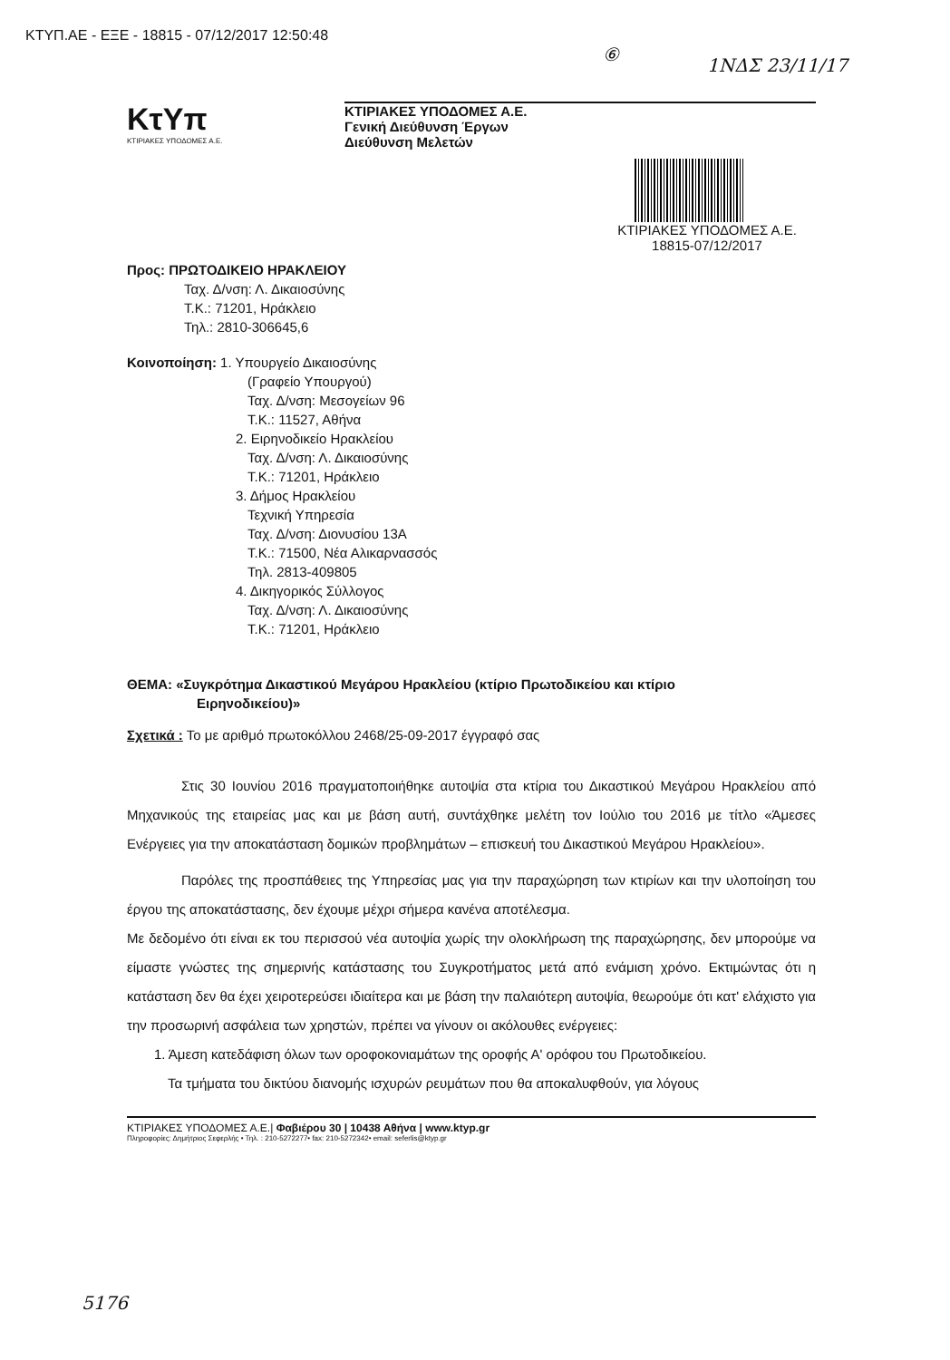ΚΤΥΠ.ΑΕ - ΕΞΕ - 18815 - 07/12/2017 12:50:48
⑥
1ΝΔΣ 23/11/17
ΚτΥπ
ΚΤΙΡΙΑΚΕΣ ΥΠΟΔΟΜΕΣ Α.Ε.
ΚΤΙΡΙΑΚΕΣ ΥΠΟΔΟΜΕΣ Α.Ε.
Γενική Διεύθυνση Έργων
Διεύθυνση Μελετών
ΚΤΙΡΙΑΚΕΣ ΥΠΟΔΟΜΕΣ Α.Ε.
18815-07/12/2017
Προς: ΠΡΩΤΟΔΙΚΕΙΟ ΗΡΑΚΛΕΙΟΥ
Ταχ. Δ/νση: Λ. Δικαιοσύνης
Τ.Κ.: 71201, Ηράκλειο
Τηλ.: 2810-306645,6
Κοινοποίηση: 1. Υπουργείο Δικαιοσύνης
(Γραφείο Υπουργού)
Ταχ. Δ/νση: Μεσογείων 96
Τ.Κ.: 11527, Αθήνα
2. Ειρηνοδικείο Ηρακλείου
Ταχ. Δ/νση: Λ. Δικαιοσύνης
Τ.Κ.: 71201, Ηράκλειο
3. Δήμος Ηρακλείου
Τεχνική Υπηρεσία
Ταχ. Δ/νση: Διονυσίου 13Α
Τ.Κ.: 71500, Νέα Αλικαρνασσός
Τηλ. 2813-409805
4. Δικηγορικός Σύλλογος
Ταχ. Δ/νση: Λ. Δικαιοσύνης
Τ.Κ.: 71201, Ηράκλειο
ΘΕΜΑ: «Συγκρότημα Δικαστικού Μεγάρου Ηρακλείου (κτίριο Πρωτοδικείου και κτίριο
Ειρηνοδικείου)»
Σχετικά : Το με αριθμό πρωτοκόλλου 2468/25-09-2017 έγγραφό σας
    Στις 30 Ιουνίου 2016 πραγματοποιήθηκε αυτοψία στα κτίρια του Δικαστικού Μεγάρου Ηρακλείου από Μηχανικούς της εταιρείας μας και με βάση αυτή, συντάχθηκε μελέτη τον Ιούλιο του 2016 με τίτλο «Άμεσες Ενέργειες για την αποκατάσταση δομικών προβλημάτων – επισκευή του Δικαστικού Μεγάρου Ηρακλείου».
    Παρόλες της προσπάθειες της Υπηρεσίας μας για την παραχώρηση των κτιρίων και την υλοποίηση του έργου της αποκατάστασης, δεν έχουμε μέχρι σήμερα κανένα αποτέλεσμα.
Με δεδομένο ότι είναι εκ του περισσού νέα αυτοψία χωρίς την ολοκλήρωση της παραχώρησης, δεν μπορούμε να είμαστε γνώστες της σημερινής κατάστασης του Συγκροτήματος μετά από ενάμιση χρόνο. Εκτιμώντας ότι η κατάσταση δεν θα έχει χειροτερεύσει ιδιαίτερα και με βάση την παλαιότερη αυτοψία, θεωρούμε ότι κατ' ελάχιστο για την προσωρινή ασφάλεια των χρηστών, πρέπει να γίνουν οι ακόλουθες ενέργειες:
  1. Άμεση κατεδάφιση όλων των οροφοκονιαμάτων της οροφής Α' ορόφου του Πρωτοδικείου.
   Τα τμήματα του δικτύου διανομής ισχυρών ρευμάτων που θα αποκαλυφθούν, για λόγους
ΚΤΙΡΙΑΚΕΣ ΥΠΟΔΟΜΕΣ Α.Ε.| Φαβιέρου 30 | 10438 Αθήνα | www.ktyp.gr
Πληροφορίες: Δημήτριος Σεφερλής • Τηλ. : 210-5272277• fax: 210-5272342• email: seferlis@ktyp.gr
5176